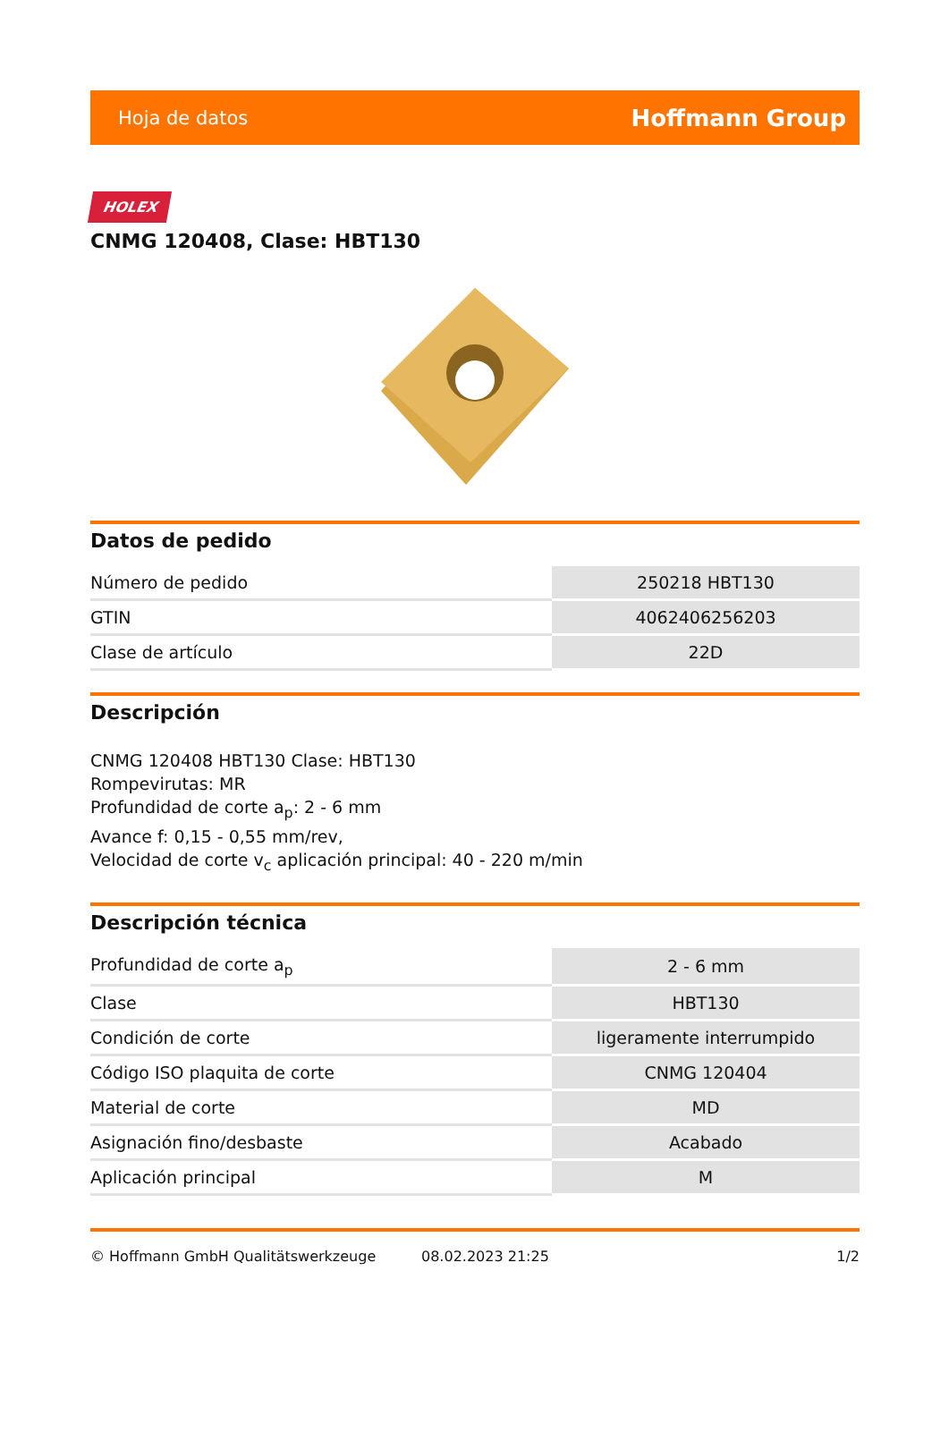Hoja de datos Hoffmann Group
HOLEX
CNMG 120408, Clase: HBT130
Datos de pedido
| Número de pedido | 250218 HBT130 |
| GTIN | 4062406256203 |
| Clase de artículo | 22D |
Descripción
CNMG 120408 HBT130 Clase: HBT130
Rompevirutas: MR
Profundidad de corte a<sub>p</sub>: 2 - 6 mm
Avance f: 0,15 - 0,55 mm/rev,
Velocidad de corte v<sub>c</sub> aplicación principal: 40 - 220 m/min
Descripción técnica
| Profundidad de corte a<sub>p</sub> | 2 - 6 mm |
| Clase | HBT130 |
| Condición de corte | ligeramente interrumpido |
| Código ISO plaquita de corte | CNMG 120404 |
| Material de corte | MD |
| Asignación fino/desbaste | Acabado |
| Aplicación principal | M |
© Hoffmann GmbH Qualitätswerkzeuge 08.02.2023 21:25 1/2